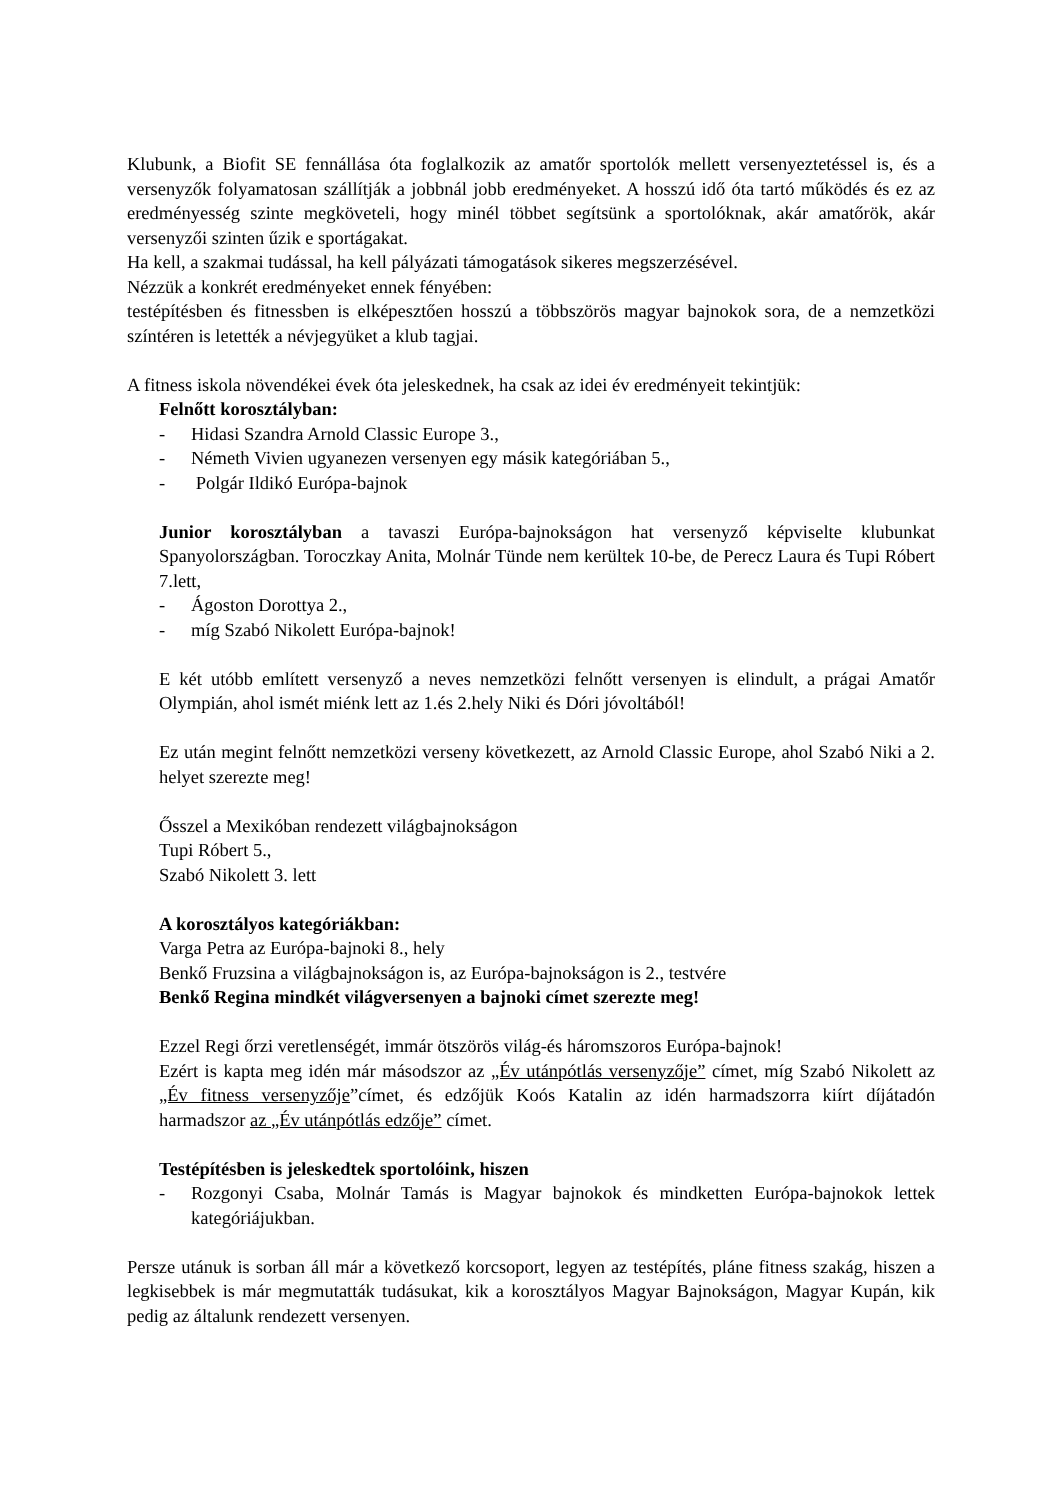Klubunk, a Biofit SE fennállása óta foglalkozik az amatőr sportolók mellett versenyeztetéssel is, és a versenyzők folyamatosan szállítják a jobbnál jobb eredményeket. A hosszú idő óta tartó működés és ez az eredményesség szinte megköveteli, hogy minél többet segítsünk a sportolóknak, akár amatőrök, akár versenyzői szinten űzik e sportágakat.
Ha kell, a szakmai tudással, ha kell pályázati támogatások sikeres megszerzésével.
Nézzük a konkrét eredményeket ennek fényében:
testépítésben és fitnessben is elképesztően hosszú a többszörös magyar bajnokok sora, de a nemzetközi színtéren is letették a névjegyüket a klub tagjai.
A fitness iskola növendékei évek óta jeleskednek, ha csak az idei év eredményeit tekintjük:
Felnőtt korosztályban:
- Hidasi Szandra Arnold Classic Europe 3.,
- Németh Vivien ugyanezen versenyen egy másik kategóriában 5.,
- Polgár Ildikó Európa-bajnok
Junior korosztályban a tavaszi Európa-bajnokságon hat versenyző képviselte klubunkat Spanyolországban. Toroczkay Anita, Molnár Tünde nem kerültek 10-be, de Perecz Laura és Tupi Róbert 7.lett,
- Ágoston Dorottya 2.,
- míg Szabó Nikolett Európa-bajnok!
E két utóbb említett versenyző a neves nemzetközi felnőtt versenyen is elindult, a prágai Amatőr Olympián, ahol ismét miénk lett az 1.és 2.hely Niki és Dóri jóvoltából!
Ez után megint felnőtt nemzetközi verseny következett, az Arnold Classic Europe, ahol Szabó Niki a 2. helyet szerezte meg!
Ősszel a Mexikóban rendezett világbajnokságon
Tupi Róbert 5.,
Szabó Nikolett 3. lett
A korosztályos kategóriákban:
Varga Petra az Európa-bajnoki 8., hely
Benkő Fruzsina a világbajnokságon is, az Európa-bajnokságon is 2., testvére
Benkő Regina mindkét világversenyen a bajnoki címet szerezte meg!
Ezzel Regi őrzi veretlenségét, immár ötszörös világ-és háromszoros Európa-bajnok!
Ezért is kapta meg idén már másodszor az „Év utánpótlás versenyzője” címet, míg Szabó Nikolett az „Év fitness versenyzője”címet, és edzőjük Koós Katalin az idén harmadszorra kiírt díjátadón harmadszor az „Év utánpótlás edzője” címet.
Testépítésben is jeleskedtek sportolóink, hiszen
- Rozgonyi Csaba, Molnár Tamás is Magyar bajnokok és mindketten Európa-bajnokok lettek kategóriájukban.
Persze utánuk is sorban áll már a következő korcsoport, legyen az testépítés, pláne fitness szakág, hiszen a legkisebbek is már megmutatták tudásukat, kik a korosztályos Magyar Bajnokságon, Magyar Kupán, kik pedig az általunk rendezett versenyen.